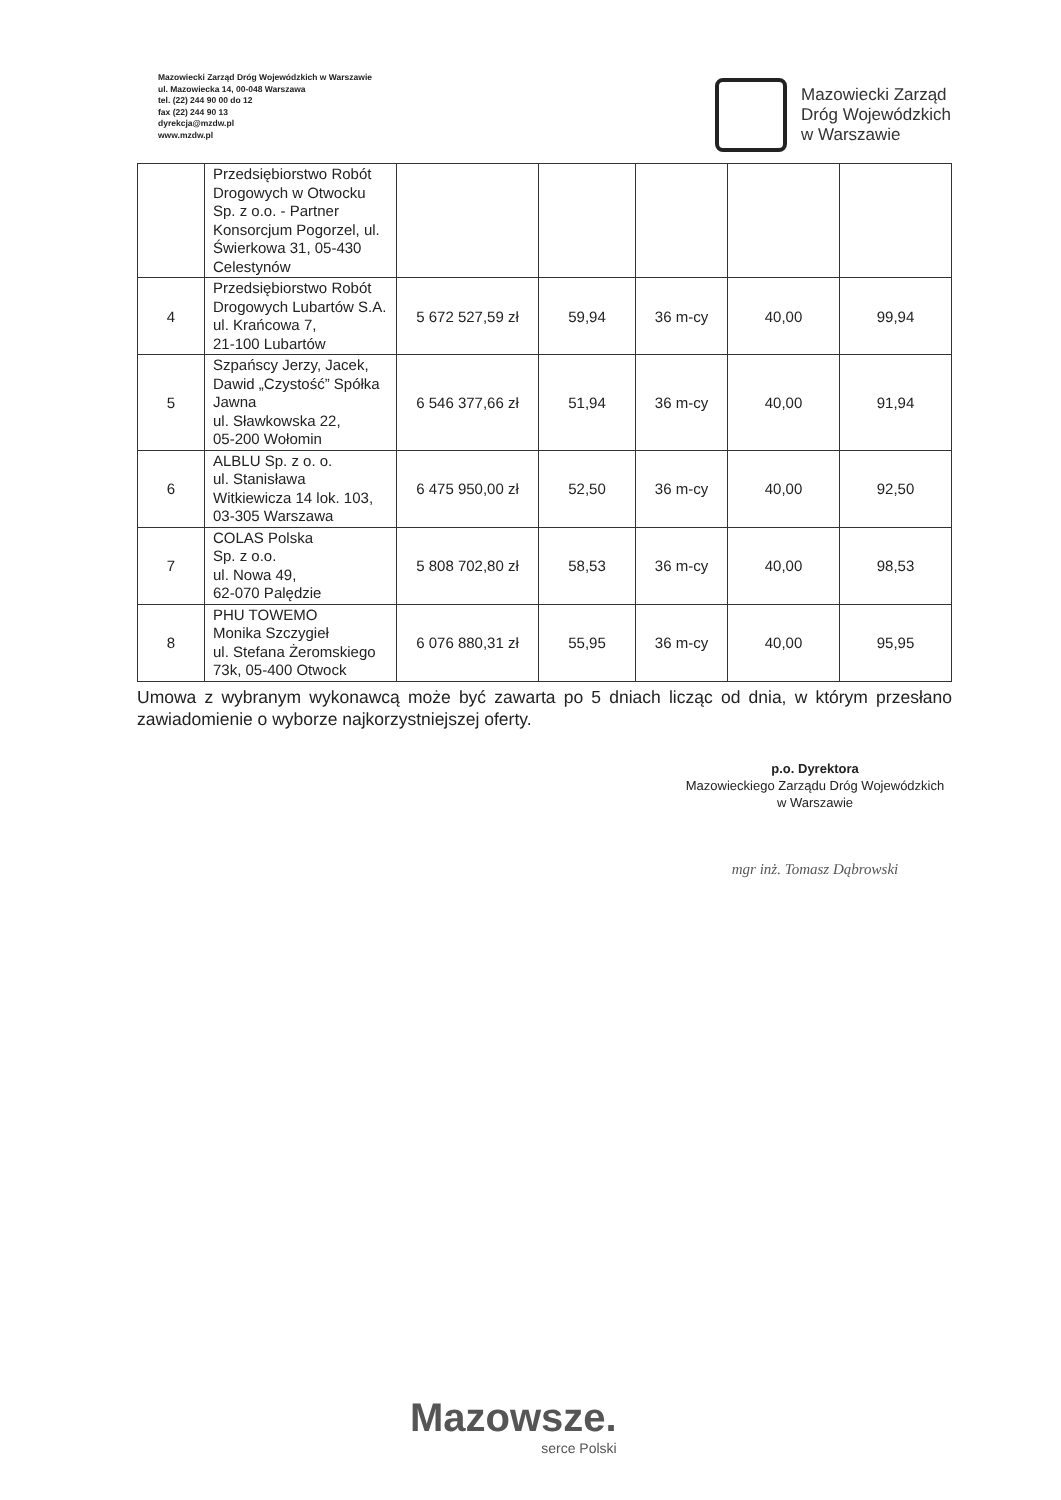Mazowiecki Zarząd Dróg Wojewódzkich w Warszawie
ul. Mazowiecka 14, 00-048 Warszawa
tel. (22) 244 90 00 do 12
fax (22) 244 90 13
dyrekcja@mzdw.pl
www.mzdw.pl
Mazowiecki Zarząd
Dróg Wojewódzkich
w Warszawie
| | Przedsiębiorstwo Robót Drogowych w Otwocku Sp. z o.o. - Partner Konsorcjum Pogorzel, ul. Świerkowa 31, 05-430 Celestynów | | | | | |
| 4 | Przedsiębiorstwo Robót Drogowych Lubartów S.A. ul. Krańcowa 7, 21-100 Lubartów | 5 672 527,59 zł | 59,94 | 36 m-cy | 40,00 | 99,94 |
| 5 | Szpańscy Jerzy, Jacek, Dawid „Czystość” Spółka Jawna ul. Sławkowska 22, 05-200 Wołomin | 6 546 377,66 zł | 51,94 | 36 m-cy | 40,00 | 91,94 |
| 6 | ALBLU Sp. z o. o. ul. Stanisława Witkiewicza 14 lok. 103, 03-305 Warszawa | 6 475 950,00 zł | 52,50 | 36 m-cy | 40,00 | 92,50 |
| 7 | COLAS Polska Sp. z o.o. ul. Nowa 49, 62-070 Palędzie | 5 808 702,80 zł | 58,53 | 36 m-cy | 40,00 | 98,53 |
| 8 | PHU TOWEMO Monika Szczygieł ul. Stefana Żeromskiego 73k, 05-400 Otwock | 6 076 880,31 zł | 55,95 | 36 m-cy | 40,00 | 95,95 |
Umowa z wybranym wykonawcą może być zawarta po 5 dniach licząc od dnia, w którym przesłano zawiadomienie o wyborze najkorzystniejszej oferty.
p.o. Dyrektora
Mazowieckiego Zarządu Dróg Wojewódzkich
w Warszawie
mgr inż. Tomasz Dąbrowski
Mazowsze.
serce Polski